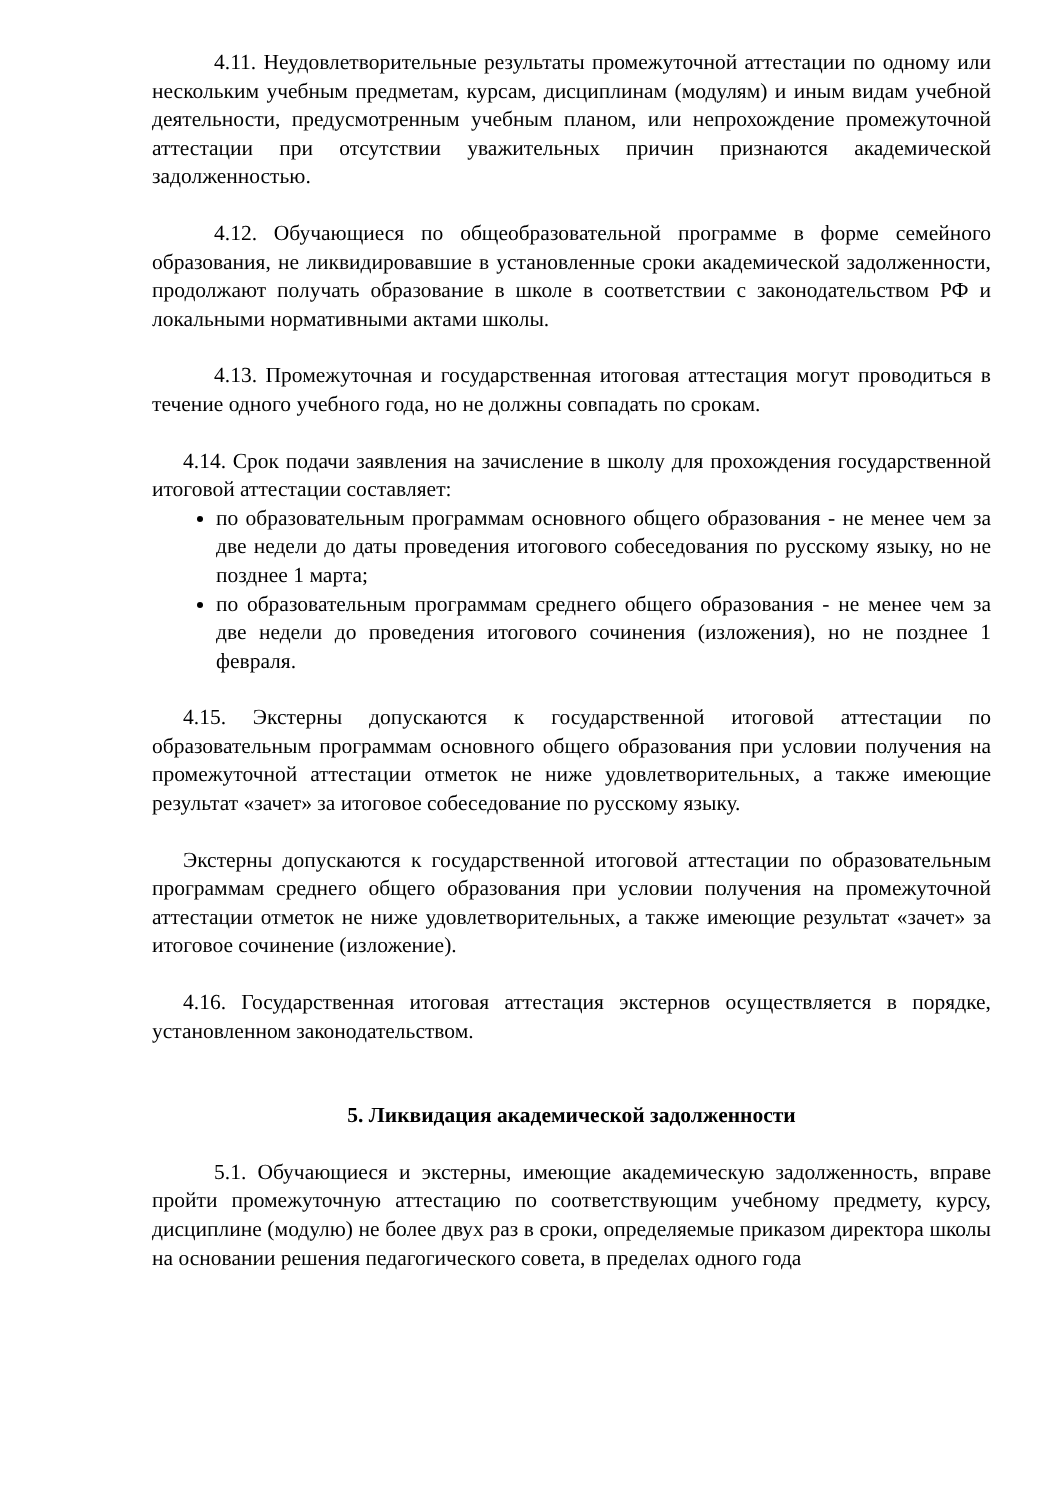4.11. Неудовлетворительные результаты промежуточной аттестации по одному или нескольким учебным предметам, курсам, дисциплинам (модулям) и иным видам учебной деятельности, предусмотренным учебным планом, или непрохождение промежуточной аттестации при отсутствии уважительных причин признаются академической задолженностью.
4.12. Обучающиеся по общеобразовательной программе в форме семейного образования, не ликвидировавшие в установленные сроки академической задолженности, продолжают получать образование в школе в соответствии с законодательством РФ и локальными нормативными актами школы.
4.13. Промежуточная и государственная итоговая аттестация могут проводиться в течение одного учебного года, но не должны совпадать по срокам.
4.14. Срок подачи заявления на зачисление в школу для прохождения государственной итоговой аттестации составляет:
по образовательным программам основного общего образования - не менее чем за две недели до даты проведения итогового собеседования по русскому языку, но не позднее 1 марта;
по образовательным программам среднего общего образования - не менее чем за две недели до проведения итогового сочинения (изложения), но не позднее 1 февраля.
4.15. Экстерны допускаются к государственной итоговой аттестации по образовательным программам основного общего образования при условии получения на промежуточной аттестации отметок не ниже удовлетворительных, а также имеющие результат «зачет» за итоговое собеседование по русскому языку.
Экстерны допускаются к государственной итоговой аттестации по образовательным программам среднего общего образования при условии получения на промежуточной аттестации отметок не ниже удовлетворительных, а также имеющие результат «зачет» за итоговое сочинение (изложение).
4.16. Государственная итоговая аттестация экстернов осуществляется в порядке, установленном законодательством.
5. Ликвидация академической задолженности
5.1. Обучающиеся и экстерны, имеющие академическую задолженность, вправе пройти промежуточную аттестацию по соответствующим учебному предмету, курсу, дисциплине (модулю) не более двух раз в сроки, определяемые приказом директора школы на основании решения педагогического совета, в пределах одного года